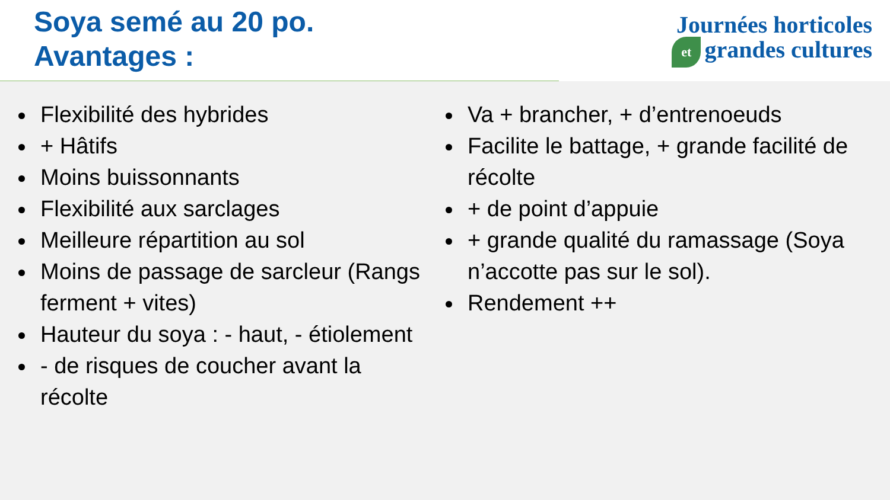Soya semé au 20 po.
Avantages :
Journées horticoles
et grandes cultures
Flexibilité des hybrides
+ Hâtifs
Moins buissonnants
Flexibilité aux sarclages
Meilleure répartition au sol
Moins de passage de sarcleur (Rangs ferment + vites)
Hauteur du soya : - haut, - étiolement
- de risques de coucher avant la récolte
Va + brancher, + d’entrenoeuds
Facilite le battage, + grande facilité de récolte
+ de point d’appuie
+ grande qualité du ramassage (Soya n’accotte pas sur le sol).
Rendement ++